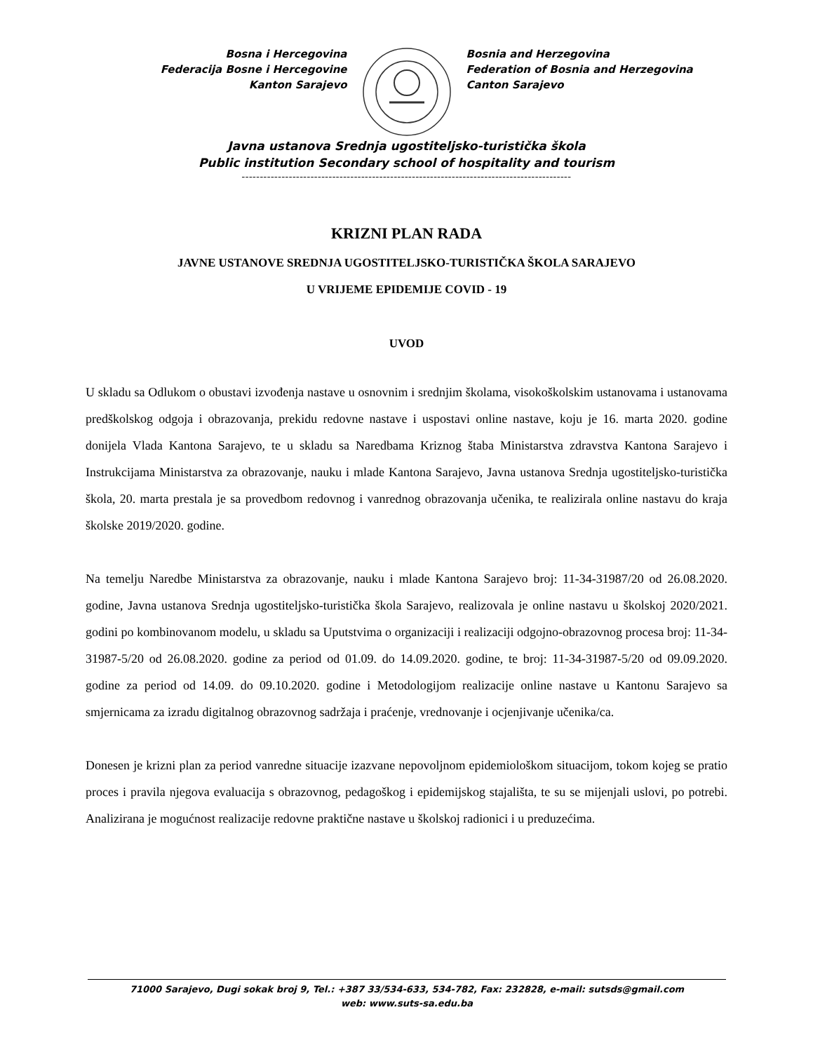Bosna i Hercegovina
Federacija Bosne i Hercegovine
Kanton Sarajevo
Bosnia and Herzegovina
Federation of Bosnia and Herzegovina
Canton Sarajevo
Javna ustanova Srednja ugostiteljsko-turistička škola
Public institution Secondary school of hospitality and tourism
-------------------------------------------------------------------------------------------
KRIZNI PLAN RADA
JAVNE USTANOVE SREDNJA UGOSTITELJSKO-TURISTIČKA ŠKOLA SARAJEVO
U VRIJEME EPIDEMIJE COVID - 19
UVOD
U skladu sa Odlukom o obustavi izvođenja nastave u osnovnim i srednjim školama, visokoškolskim ustanovama i ustanovama predškolskog odgoja i obrazovanja, prekidu redovne nastave i uspostavi online nastave, koju je 16. marta 2020. godine donijela Vlada Kantona Sarajevo, te u skladu sa Naredbama Kriznog štaba Ministarstva zdravstva Kantona Sarajevo i Instrukcijama Ministarstva za obrazovanje, nauku i mlade Kantona Sarajevo, Javna ustanova Srednja ugostiteljsko-turistička škola, 20. marta prestala je sa provedbom redovnog i vanrednog obrazovanja učenika, te realizirala online nastavu do kraja školske 2019/2020. godine.
Na temelju Naredbe Ministarstva za obrazovanje, nauku i mlade Kantona Sarajevo broj: 11-34-31987/20 od 26.08.2020. godine, Javna ustanova Srednja ugostiteljsko-turistička škola Sarajevo, realizovala je online nastavu u školskoj 2020/2021. godini po kombinovanom modelu, u skladu sa Uputstvima o organizaciji i realizaciji odgojno-obrazovnog procesa broj: 11-34-31987-5/20 od 26.08.2020. godine za period od 01.09. do 14.09.2020. godine, te broj: 11-34-31987-5/20 od 09.09.2020. godine za period od 14.09. do 09.10.2020. godine i Metodologijom realizacije online nastave u Kantonu Sarajevo sa smjernicama za izradu digitalnog obrazovnog sadržaja i praćenje, vrednovanje i ocjenjivanje učenika/ca.
Donesen je krizni plan za period vanredne situacije izazvane nepovoljnom epidemiološkom situacijom, tokom kojeg se pratio proces i pravila njegova evaluacija s obrazovnog, pedagoškog i epidemijskog stajališta, te su se mijenjali uslovi, po potrebi. Analizirana je mogućnost realizacije redovne praktične nastave u školskoj radionici i u preduzećima.
71000 Sarajevo, Dugi sokak broj 9, Tel.: +387 33/534-633, 534-782, Fax: 232828, e-mail: sutsds@gmail.com
web: www.suts-sa.edu.ba